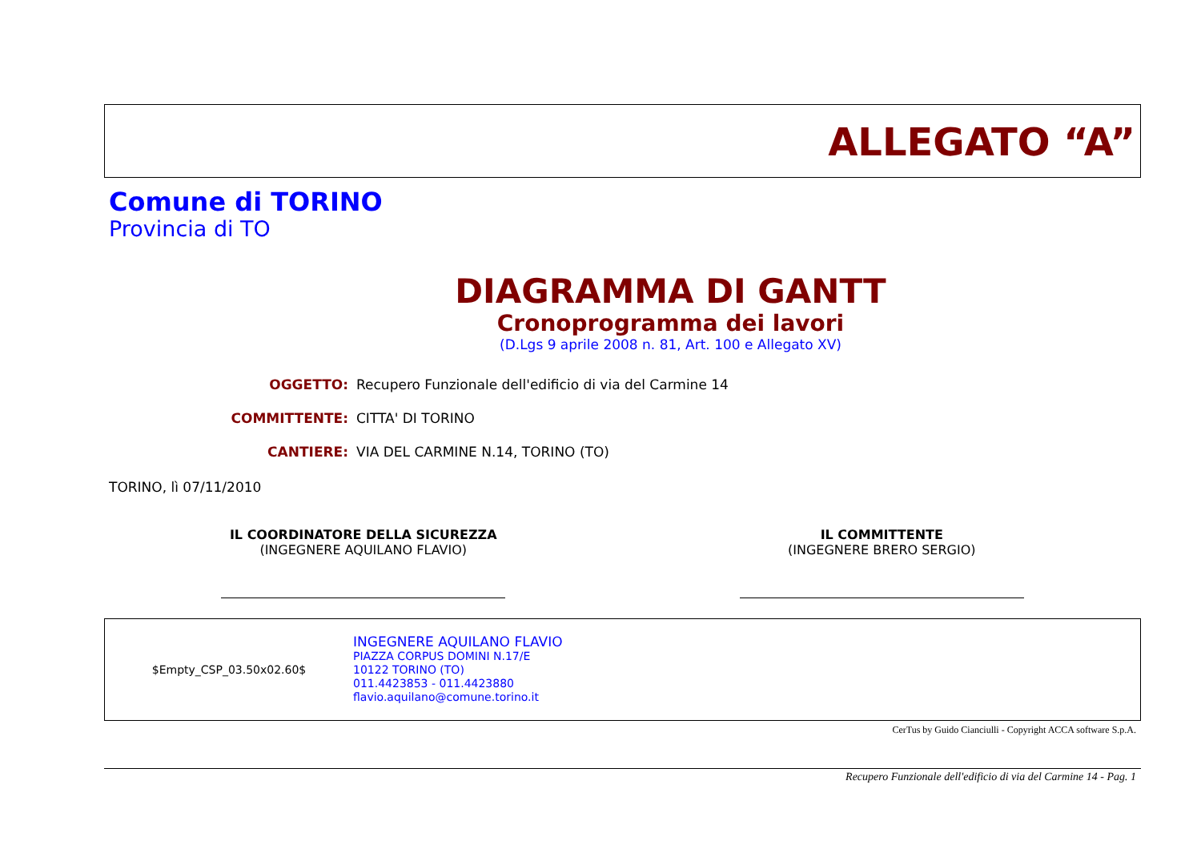ALLEGATO “A”
Comune di TORINO
Provincia di TO
DIAGRAMMA DI GANTT
Cronoprogramma dei lavori
(D.Lgs 9 aprile 2008 n. 81, Art. 100 e Allegato XV)
OGGETTO: Recupero Funzionale dell'edificio di via del Carmine 14
COMMITTENTE: CITTA' DI TORINO
CANTIERE: VIA DEL CARMINE N.14, TORINO (TO)
TORINO, lì 07/11/2010
IL COORDINATORE DELLA SICUREZZA
(INGEGNERE AQUILANO FLAVIO)
IL COMMITTENTE
(INGEGNERE BRERO SERGIO)
$Empty_CSP_03.50x02.60$
INGEGNERE AQUILANO FLAVIO
PIAZZA CORPUS DOMINI N.17/E
10122 TORINO (TO)
011.4423853 - 011.4423880
flavio.aquilano@comune.torino.it
CerTus by Guido Cianciulli - Copyright ACCA software S.p.A.
Recupero Funzionale dell'edificio di via del Carmine 14 - Pag. 1